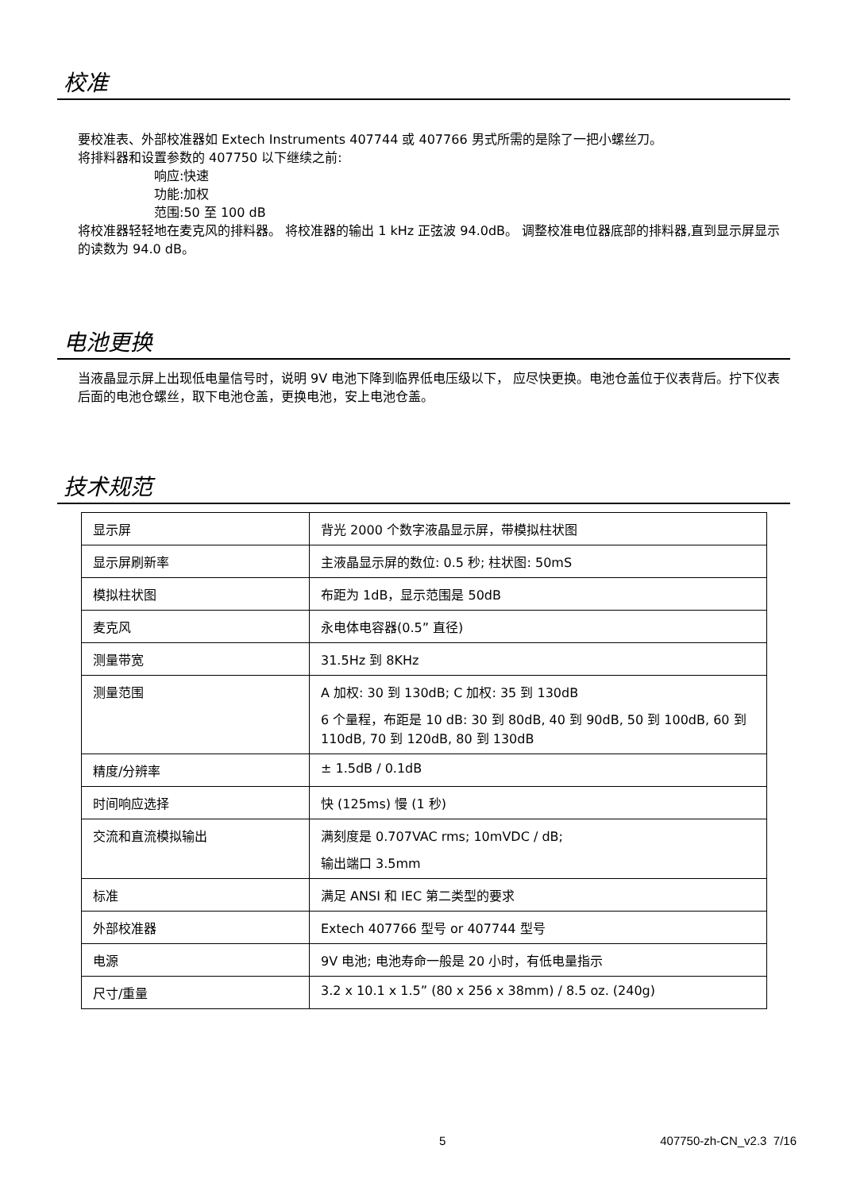校准
要校准表、外部校准器如 Extech Instruments 407744 或 407766 男式所需的是除了一把小螺丝刀。
将排料器和设置参数的 407750 以下继续之前:
响应:快速
功能:加权
范围:50 至 100 dB
将校准器轻轻地在麦克风的排料器。 将校准器的输出 1 kHz 正弦波 94.0dB。 调整校准电位器底部的排料器,直到显示屏显示的读数为 94.0 dB。
电池更换
当液晶显示屏上出现低电量信号时，说明 9V 电池下降到临界低电压级以下， 应尽快更换。电池仓盖位于仪表背后。拧下仪表后面的电池仓螺丝，取下电池仓盖，更换电池，安上电池仓盖。
技术规范
| 显示屏 | 背光 2000 个数字液晶显示屏，带模拟柱状图 |
| 显示屏刷新率 | 主液晶显示屏的数位: 0.5 秒; 柱状图: 50mS |
| 模拟柱状图 | 布距为 1dB，显示范围是 50dB |
| 麦克风 | 永电体电容器(0.5” 直径) |
| 测量带宽 | 31.5Hz 到 8KHz |
| 测量范围 | A 加权: 30 到 130dB; C 加权: 35 到 130dB 6 个量程，布距是 10 dB: 30 到 80dB, 40 到 90dB, 50 到 100dB, 60 到 110dB, 70 到 120dB, 80 到 130dB |
| 精度/分辨率 | ± 1.5dB / 0.1dB |
| 时间响应选择 | 快 (125ms) 慢 (1 秒) |
| 交流和直流模拟输出 | 满刻度是 0.707VAC rms; 10mVDC / dB; 输出端口 3.5mm |
| 标准 | 满足 ANSI 和 IEC 第二类型的要求 |
| 外部校准器 | Extech 407766 型号 or 407744 型号 |
| 电源 | 9V 电池; 电池寿命一般是 20 小时，有低电量指示 |
| 尺寸/重量 | 3.2 x 10.1 x 1.5” (80 x 256 x 38mm) / 8.5 oz. (240g) |
5 407750-zh-CN_v2.3 7/16